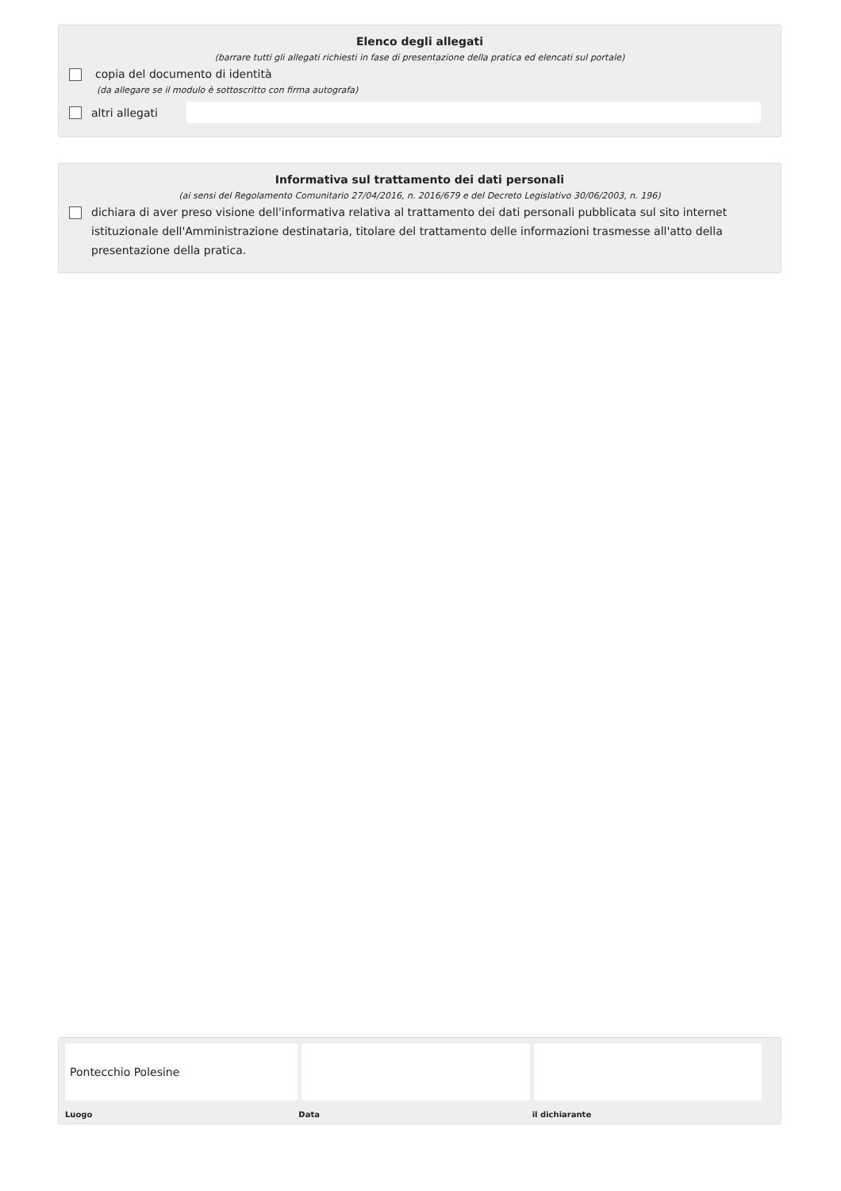Elenco degli allegati
(barrare tutti gli allegati richiesti in fase di presentazione della pratica ed elencati sul portale)
copia del documento di identità
(da allegare se il modulo è sottoscritto con firma autografa)
altri allegati
Informativa sul trattamento dei dati personali
(ai sensi del Regolamento Comunitario 27/04/2016, n. 2016/679 e del Decreto Legislativo 30/06/2003, n. 196)
dichiara di aver preso visione dell'informativa relativa al trattamento dei dati personali pubblicata sul sito internet istituzionale dell'Amministrazione destinataria, titolare del trattamento delle informazioni trasmesse all'atto della presentazione della pratica.
Pontecchio Polesine
Luogo Data il dichiarante